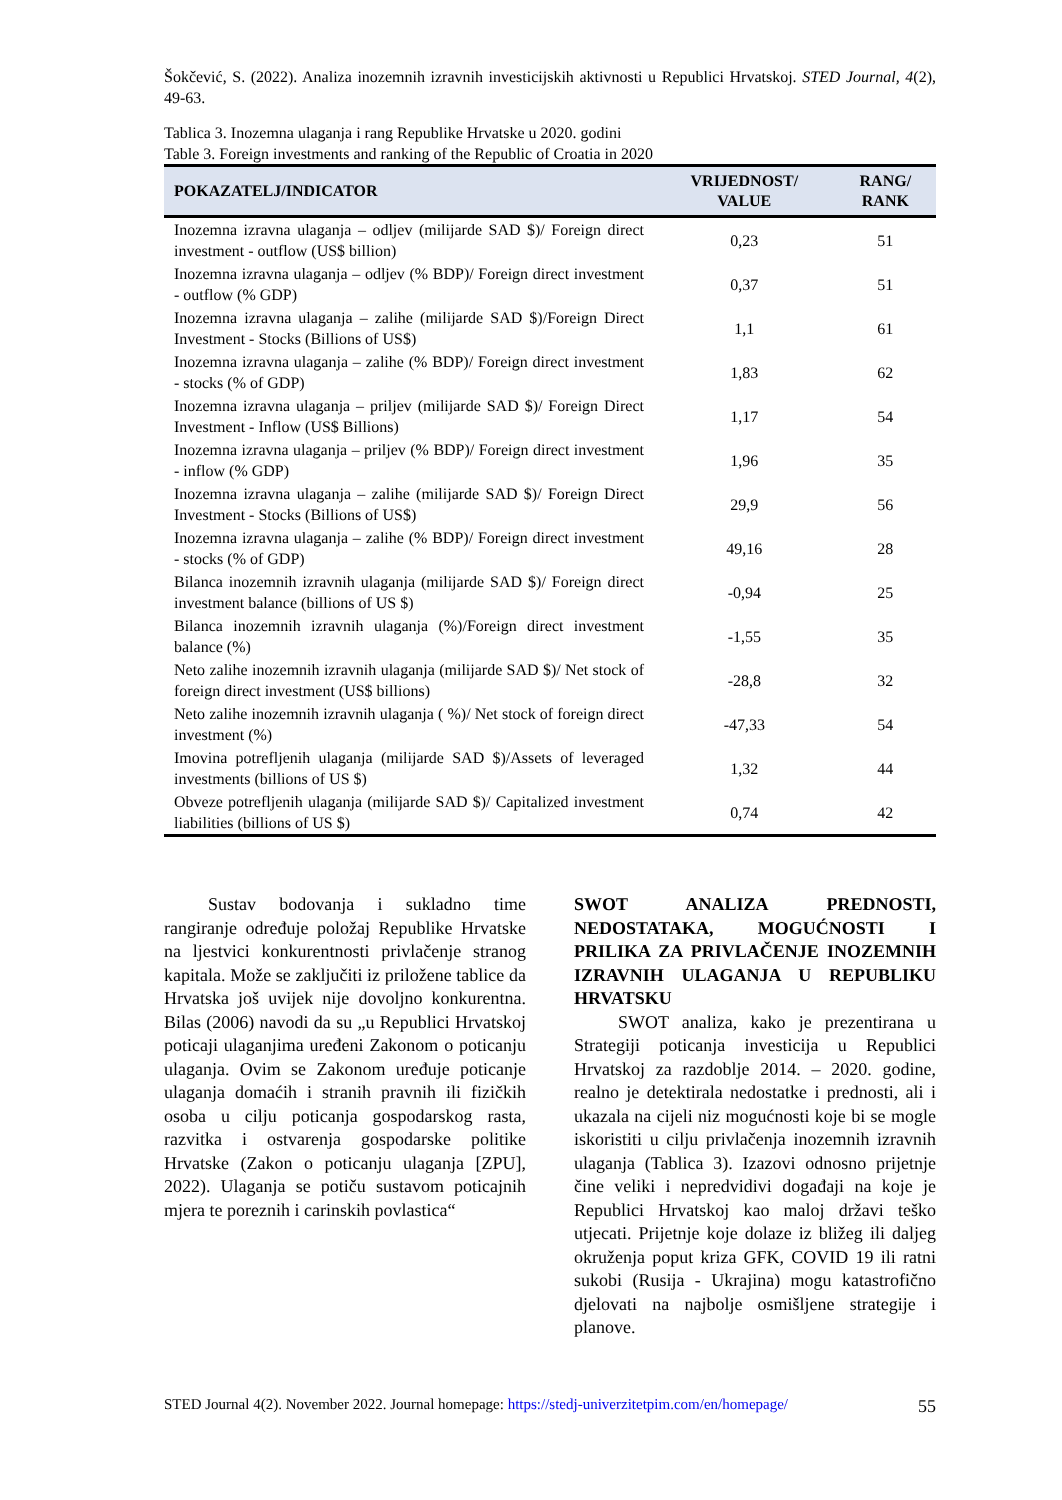Šokčević, S. (2022). Analiza inozemnih izravnih investicijskih aktivnosti u Republici Hrvatskoj. STED Journal, 4(2), 49-63.
Tablica 3. Inozemna ulaganja i rang Republike Hrvatske u 2020. godini
Table 3. Foreign investments and ranking of the Republic of Croatia in 2020
| POKAZATELJ/INDICATOR | VRIJEDNOST/ VALUE | RANG/ RANK |
| --- | --- | --- |
| Inozemna izravna ulaganja – odljev (milijarde SAD $)/ Foreign direct investment - outflow (US$ billion) | 0,23 | 51 |
| Inozemna izravna ulaganja – odljev (% BDP)/ Foreign direct investment - outflow (% GDP) | 0,37 | 51 |
| Inozemna izravna ulaganja – zalihe (milijarde SAD $)/Foreign Direct Investment - Stocks (Billions of US$) | 1,1 | 61 |
| Inozemna izravna ulaganja – zalihe (% BDP)/ Foreign direct investment - stocks (% of GDP) | 1,83 | 62 |
| Inozemna izravna ulaganja – priljev (milijarde SAD $)/ Foreign Direct Investment - Inflow (US$ Billions) | 1,17 | 54 |
| Inozemna izravna ulaganja – priljev (% BDP)/ Foreign direct investment - inflow (% GDP) | 1,96 | 35 |
| Inozemna izravna ulaganja – zalihe (milijarde SAD $)/ Foreign Direct Investment - Stocks (Billions of US$) | 29,9 | 56 |
| Inozemna izravna ulaganja – zalihe (% BDP)/ Foreign direct investment - stocks (% of GDP) | 49,16 | 28 |
| Bilanca inozemnih izravnih ulaganja (milijarde SAD $)/ Foreign direct investment balance (billions of US $) | -0,94 | 25 |
| Bilanca inozemnih izravnih ulaganja (%)/Foreign direct investment balance (%) | -1,55 | 35 |
| Neto zalihe inozemnih izravnih ulaganja (milijarde SAD $)/ Net stock of foreign direct investment (US$ billions) | -28,8 | 32 |
| Neto zalihe inozemnih izravnih ulaganja ( %)/ Net stock of foreign direct investment (%) | -47,33 | 54 |
| Imovina potrefljenih ulaganja (milijarde SAD $)/Assets of leveraged investments (billions of US $) | 1,32 | 44 |
| Obveze potrefljenih ulaganja (milijarde SAD $)/ Capitalized investment liabilities (billions of US $) | 0,74 | 42 |
Sustav bodovanja i sukladno time rangiranje određuje položaj Republike Hrvatske na ljestvici konkurentnosti privlačenje stranog kapitala. Može se zaključiti iz priložene tablice da Hrvatska još uvijek nije dovoljno konkurentna. Bilas (2006) navodi da su „u Republici Hrvatskoj poticaji ulaganjima uređeni Zakonom o poticanju ulaganja. Ovim se Zakonom uređuje poticanje ulaganja domaćih i stranih pravnih ili fizičkih osoba u cilju poticanja gospodarskog rasta, razvitka i ostvarenja gospodarske politike Hrvatske (Zakon o poticanju ulaganja [ZPU], 2022). Ulaganja se potiču sustavom poticajnih mjera te poreznih i carinskih povlastica“
SWOT ANALIZA PREDNOSTI, NEDOSTATAKA, MOGUĆNOSTI I PRILIKA ZA PRIVLAČENJE INOZEMNIH IZRAVNIH ULAGANJA U REPUBLIKU HRVATSKU
SWOT analiza, kako je prezentirana u Strategiji poticanja investicija u Republici Hrvatskoj za razdoblje 2014. – 2020. godine, realno je detektirala nedostatke i prednosti, ali i ukazala na cijeli niz mogućnosti koje bi se mogle iskoristiti u cilju privlačenja inozemnih izravnih ulaganja (Tablica 3). Izazovi odnosno prijetnje čine veliki i nepredvidivi događaji na koje je Republici Hrvatskoj kao maloj državi teško utjecati. Prijetnje koje dolaze iz bližeg ili daljeg okruženja poput kriza GFK, COVID 19 ili ratni sukobi (Rusija - Ukrajina) mogu katastrofično djelovati na najbolje osmišljene strategije i planove.
STED Journal 4(2). November 2022. Journal homepage: https://stedj-univerzitetpim.com/en/homepage/ 55